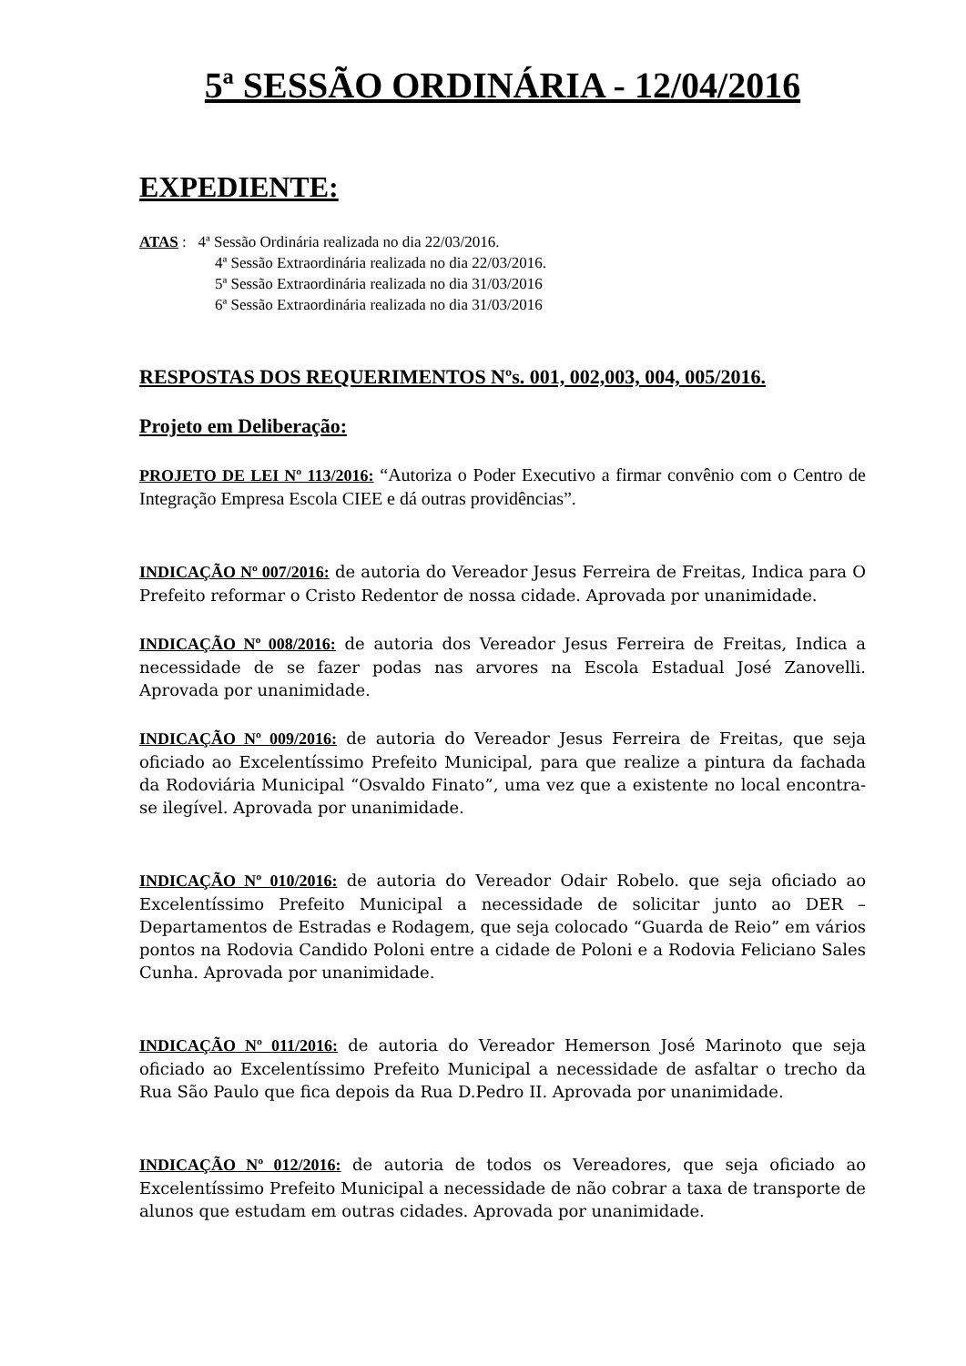5ª SESSÃO ORDINÁRIA - 12/04/2016
EXPEDIENTE:
ATAS : 4ª Sessão Ordinária realizada no dia 22/03/2016.
4ª Sessão Extraordinária realizada no dia 22/03/2016.
5ª Sessão Extraordinária realizada no dia 31/03/2016
6ª Sessão Extraordinária realizada no dia 31/03/2016
RESPOSTAS DOS REQUERIMENTOS Nºs. 001, 002,003, 004, 005/2016.
Projeto em Deliberação:
PROJETO DE LEI Nº 113/2016: “Autoriza o Poder Executivo a firmar convênio com o Centro de Integração Empresa Escola CIEE e dá outras providências”.
INDICAÇÃO Nº 007/2016: de autoria do Vereador Jesus Ferreira de Freitas, Indica para O Prefeito reformar o Cristo Redentor de nossa cidade. Aprovada por unanimidade.
INDICAÇÃO Nº 008/2016: de autoria dos Vereador Jesus Ferreira de Freitas, Indica a necessidade de se fazer podas nas arvores na Escola Estadual José Zanovelli. Aprovada por unanimidade.
INDICAÇÃO Nº 009/2016: de autoria do Vereador Jesus Ferreira de Freitas, que seja oficiado ao Excelentíssimo Prefeito Municipal, para que realize a pintura da fachada da Rodoviária Municipal “Osvaldo Finato”, uma vez que a existente no local encontra-se ilegível. Aprovada por unanimidade.
INDICAÇÃO Nº 010/2016: de autoria do Vereador Odair Robelo. que seja oficiado ao Excelentíssimo Prefeito Municipal a necessidade de solicitar junto ao DER – Departamentos de Estradas e Rodagem, que seja colocado “Guarda de Reio” em vários pontos na Rodovia Candido Poloni entre a cidade de Poloni e a Rodovia Feliciano Sales Cunha. Aprovada por unanimidade.
INDICAÇÃO Nº 011/2016: de autoria do Vereador Hemerson José Marinoto que seja oficiado ao Excelentíssimo Prefeito Municipal a necessidade de asfaltar o trecho da Rua São Paulo que fica depois da Rua D.Pedro II. Aprovada por unanimidade.
INDICAÇÃO Nº 012/2016: de autoria de todos os Vereadores, que seja oficiado ao Excelentíssimo Prefeito Municipal a necessidade de não cobrar a taxa de transporte de alunos que estudam em outras cidades. Aprovada por unanimidade.